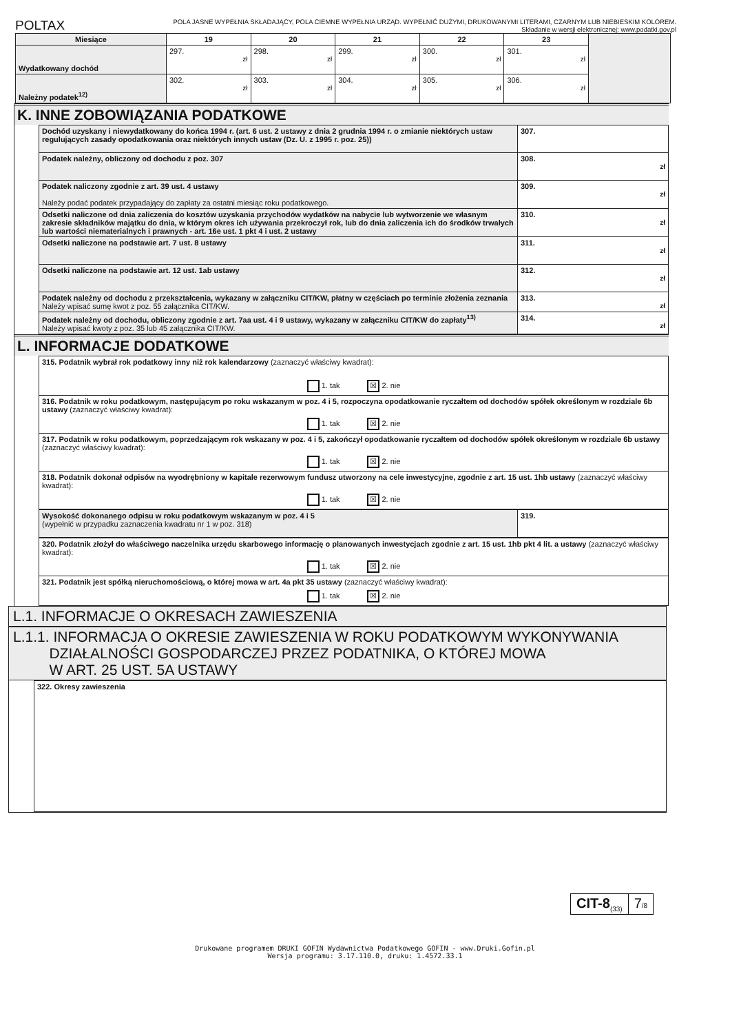POLTAX
POLA JASNE WYPEŁNIA SKŁADAJĄCY, POLA CIEMNE WYPEŁNIA URZĄD. WYPEŁNIĆ DUŻYMI, DRUKOWANYMI LITERAMI, CZARNYM LUB NIEBIESKIM KOLOREM.
Składanie w wersji elektronicznej: www.podatki.gov.pl
| Miesiące | 19 | 20 | 21 | 22 | 23 | |
| Wydatkowany dochód | 297. zł | 298. zł | 299. zł | 300. zł | 301. zł | |
| Należny podatek<sup>12)</sup> | 302. zł | 303. zł | 304. zł | 305. zł | 306. zł | |
K. INNE ZOBOWIĄZANIA PODATKOWE
| Dochód uzyskany i niewydatkowany do końca 1994 r. (art. 6 ust. 2 ustawy z dnia 2 grudnia 1994 r. o zmianie niektórych ustaw regulujących zasady opodatkowania oraz niektórych innych ustaw (Dz. U. z 1995 r. poz. 25)) | 307. |
| Podatek należny, obliczony od dochodu z poz. 307 | 308. zł |
| Podatek naliczony zgodnie z art. 39 ust. 4 ustawy Należy podać podatek przypadający do zapłaty za ostatni miesiąc roku podatkowego. | 309. zł |
| Odsetki naliczone od dnia zaliczenia do kosztów uzyskania przychodów wydatków na nabycie lub wytworzenie we własnym zakresie składników majątku do dnia, w którym okres ich używania przekroczył rok, lub do dnia zaliczenia ich do środków trwałych lub wartości niematerialnych i prawnych - art. 16e ust. 1 pkt 4 i ust. 2 ustawy | 310. zł |
| Odsetki naliczone na podstawie art. 7 ust. 8 ustawy | 311. zł |
| Odsetki naliczone na podstawie art. 12 ust. 1ab ustawy | 312. zł |
| Podatek należny od dochodu z przekształcenia, wykazany w załączniku CIT/KW, płatny w częściach po terminie złożenia zeznania Należy wpisać sumę kwot z poz. 55 załącznika CIT/KW. | 313. zł |
| Podatek należny od dochodu, obliczony zgodnie z art. 7aa ust. 4 i 9 ustawy, wykazany w załączniku CIT/KW do zapłaty<sup>13)</sup> Należy wpisać kwoty z poz. 35 lub 45 załącznika CIT/KW. | 314. zł |
L. INFORMACJE DODATKOWE
| 315. Podatnik wybrał rok podatkowy inny niż rok kalendarzowy (zaznaczyć właściwy kwadrat): 1. tak ☒ 2. nie |
| 316. Podatnik w roku podatkowym, następującym po roku wskazanym w poz. 4 i 5, rozpoczyna opodatkowanie ryczałtem od dochodów spółek określonym w rozdziale 6b ustawy (zaznaczyć właściwy kwadrat): 1. tak ☒ 2. nie |
| 317. Podatnik w roku podatkowym, poprzedzającym rok wskazany w poz. 4 i 5, zakończył opodatkowanie ryczałtem od dochodów spółek określonym w rozdziale 6b ustawy (zaznaczyć właściwy kwadrat): 1. tak ☒ 2. nie |
| 318. Podatnik dokonał odpisów na wyodrębniony w kapitale rezerwowym fundusz utworzony na cele inwestycyjne, zgodnie z art. 15 ust. 1hb ustawy (zaznaczyć właściwy kwadrat): 1. tak ☒ 2. nie |
| Wysokość dokonanego odpisu w roku podatkowym wskazanym w poz. 4 i 5 (wypełnić w przypadku zaznaczenia kwadratu nr 1 w poz. 318) | 319. |
| 320. Podatnik złożył do właściwego naczelnika urzędu skarbowego informację o planowanych inwestycjach zgodnie z art. 15 ust. 1hb pkt 4 lit. a ustawy (zaznaczyć właściwy kwadrat): 1. tak ☒ 2. nie |
| 321. Podatnik jest spółką nieruchomościową, o której mowa w art. 4a pkt 35 ustawy (zaznaczyć właściwy kwadrat): 1. tak ☒ 2. nie |
L.1. INFORMACJE O OKRESACH ZAWIESZENIA
L.1.1. INFORMACJA O OKRESIE ZAWIESZENIA W ROKU PODATKOWYM WYKONYWANIA
DZIAŁALNOŚCI GOSPODARCZEJ PRZEZ PODATNIKA, O KTÓREJ MOWA
W ART. 25 UST. 5A USTAWY
322. Okresy zawieszenia
CIT-8<sub>(33)</sub>
7/8
Drukowane programem DRUKI GOFIN Wydawnictwa Podatkowego GOFIN - www.Druki.Gofin.pl
Wersja programu: 3.17.110.0, druku: 1.4572.33.1